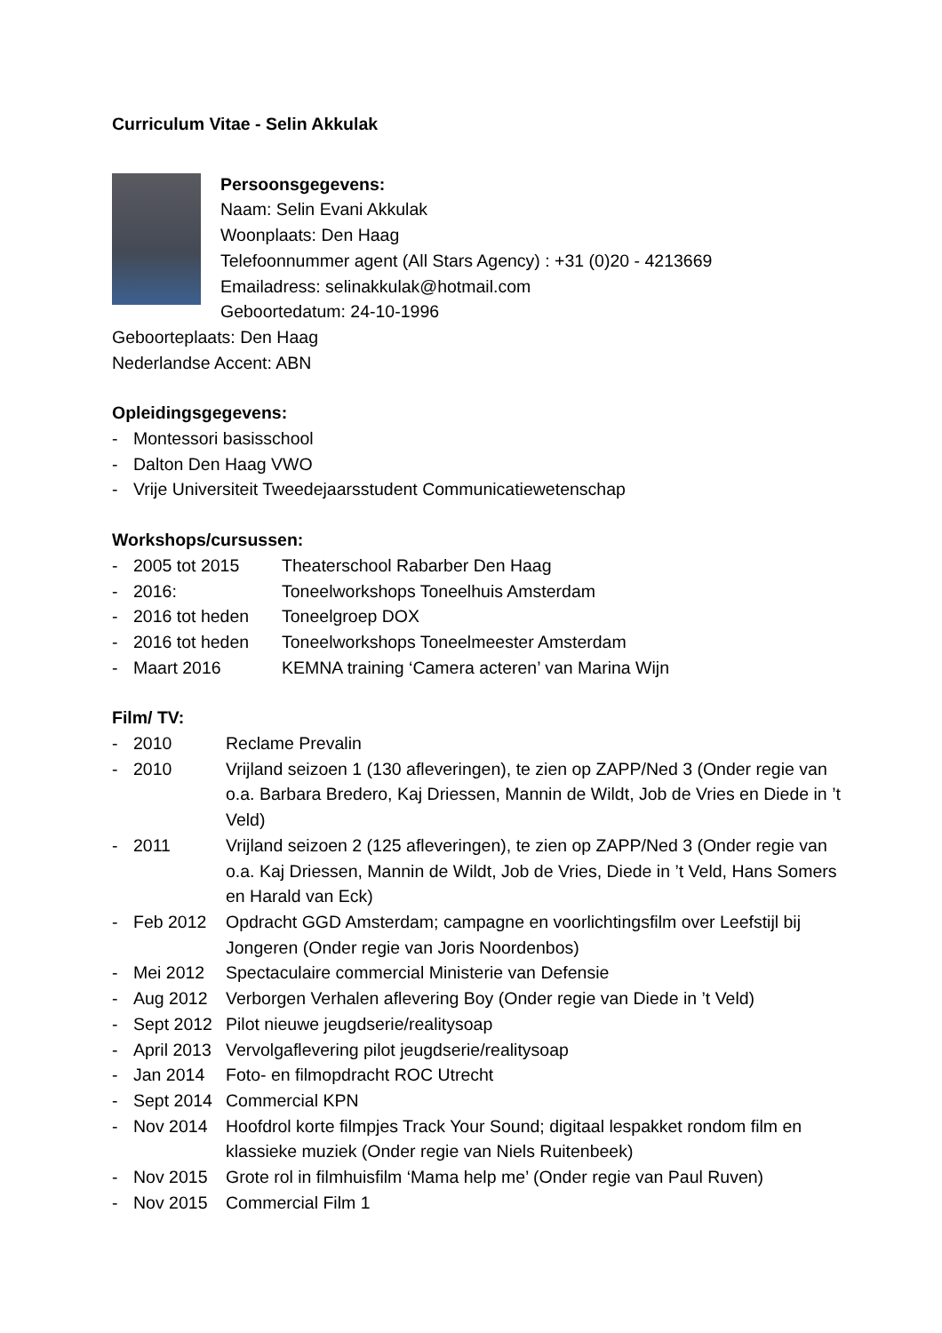Curriculum Vitae - Selin Akkulak
Persoonsgegevens:
Naam: Selin Evani Akkulak
Woonplaats: Den Haag
Telefoonnummer agent (All Stars Agency) : +31 (0)20 - 4213669
Emailadress: selinakkulak@hotmail.com
Geboortedatum: 24-10-1996
Geboorteplaats: Den Haag
Nederlandse Accent: ABN
Opleidingsgegevens:
- Montessori basisschool
- Dalton Den Haag VWO
- Vrije Universiteit Tweedejaarsstudent Communicatiewetenschap
Workshops/cursussen:
- 2005 tot 2015 Theaterschool Rabarber Den Haag
- 2016: Toneelworkshops Toneelhuis Amsterdam
- 2016 tot heden Toneelgroep DOX
- 2016 tot heden Toneelworkshops Toneelmeester Amsterdam
- Maart 2016 KEMNA training ‘Camera acteren’ van Marina Wijn
Film/ TV:
- 2010 Reclame Prevalin
- 2010 Vrijland seizoen 1 (130 afleveringen), te zien op ZAPP/Ned 3 (Onder regie van o.a. Barbara Bredero, Kaj Driessen, Mannin de Wildt, Job de Vries en Diede in ’t Veld)
- 2011 Vrijland seizoen 2 (125 afleveringen), te zien op ZAPP/Ned 3 (Onder regie van o.a. Kaj Driessen, Mannin de Wildt, Job de Vries, Diede in ’t Veld, Hans Somers en Harald van Eck)
- Feb 2012 Opdracht GGD Amsterdam; campagne en voorlichtingsfilm over Leefstijl bij Jongeren (Onder regie van Joris Noordenbos)
- Mei 2012 Spectaculaire commercial Ministerie van Defensie
- Aug 2012 Verborgen Verhalen aflevering Boy (Onder regie van Diede in ’t Veld)
- Sept 2012 Pilot nieuwe jeugdserie/realitysoap
- April 2013 Vervolgaflevering pilot jeugdserie/realitysoap
- Jan 2014 Foto- en filmopdracht ROC Utrecht
- Sept 2014 Commercial KPN
- Nov 2014 Hoofdrol korte filmpjes Track Your Sound; digitaal lespakket rondom film en klassieke muziek (Onder regie van Niels Ruitenbeek)
- Nov 2015 Grote rol in filmhuisfilm ‘Mama help me’ (Onder regie van Paul Ruven)
- Nov 2015 Commercial Film 1